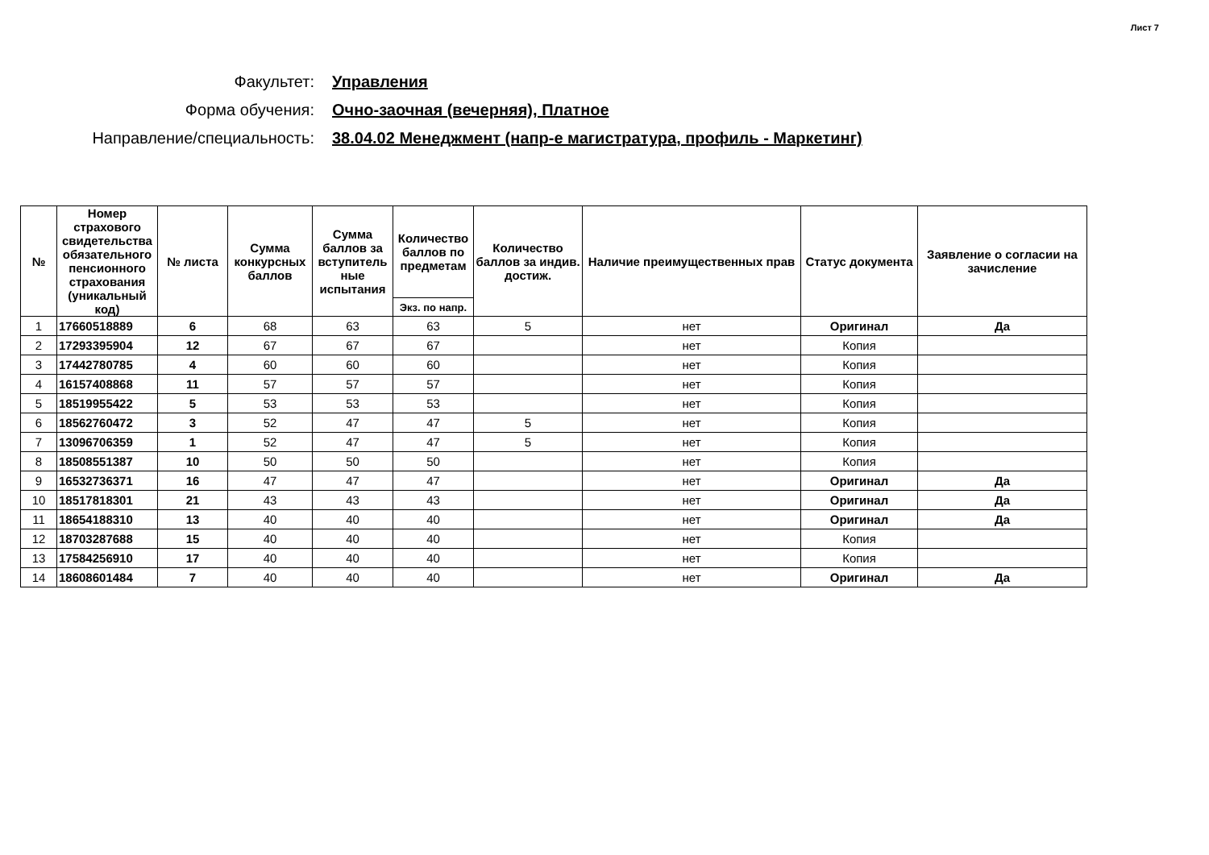Лист 7
Факультет: Управления
Форма обучения: Очно-заочная (вечерняя), Платное
Направление/специальность: 38.04.02 Менеджмент (напр-е магистратура, профиль - Маркетинг)
| № | Номер страхового свидетельства обязательного пенсионного страхования (уникальный код) | № листа | Сумма конкурсных баллов | Сумма баллов за вступитель ные испытания | Количество баллов по предметам | Количество баллов за индив. достиж. | Наличие преимущественных прав | Статус документа | Заявление о согласии на зачисление |
| --- | --- | --- | --- | --- | --- | --- | --- | --- | --- |
| | | | | | Экз. по напр. | | | | |
| 1 | 17660518889 | 6 | 68 | 63 | 63 | 5 | нет | Оригинал | Да |
| 2 | 17293395904 | 12 | 67 | 67 | 67 | | нет | Копия | |
| 3 | 17442780785 | 4 | 60 | 60 | 60 | | нет | Копия | |
| 4 | 16157408868 | 11 | 57 | 57 | 57 | | нет | Копия | |
| 5 | 18519955422 | 5 | 53 | 53 | 53 | | нет | Копия | |
| 6 | 18562760472 | 3 | 52 | 47 | 47 | 5 | нет | Копия | |
| 7 | 13096706359 | 1 | 52 | 47 | 47 | 5 | нет | Копия | |
| 8 | 18508551387 | 10 | 50 | 50 | 50 | | нет | Копия | |
| 9 | 16532736371 | 16 | 47 | 47 | 47 | | нет | Оригинал | Да |
| 10 | 18517818301 | 21 | 43 | 43 | 43 | | нет | Оригинал | Да |
| 11 | 18654188310 | 13 | 40 | 40 | 40 | | нет | Оригинал | Да |
| 12 | 18703287688 | 15 | 40 | 40 | 40 | | нет | Копия | |
| 13 | 17584256910 | 17 | 40 | 40 | 40 | | нет | Копия | |
| 14 | 18608601484 | 7 | 40 | 40 | 40 | | нет | Оригинал | Да |